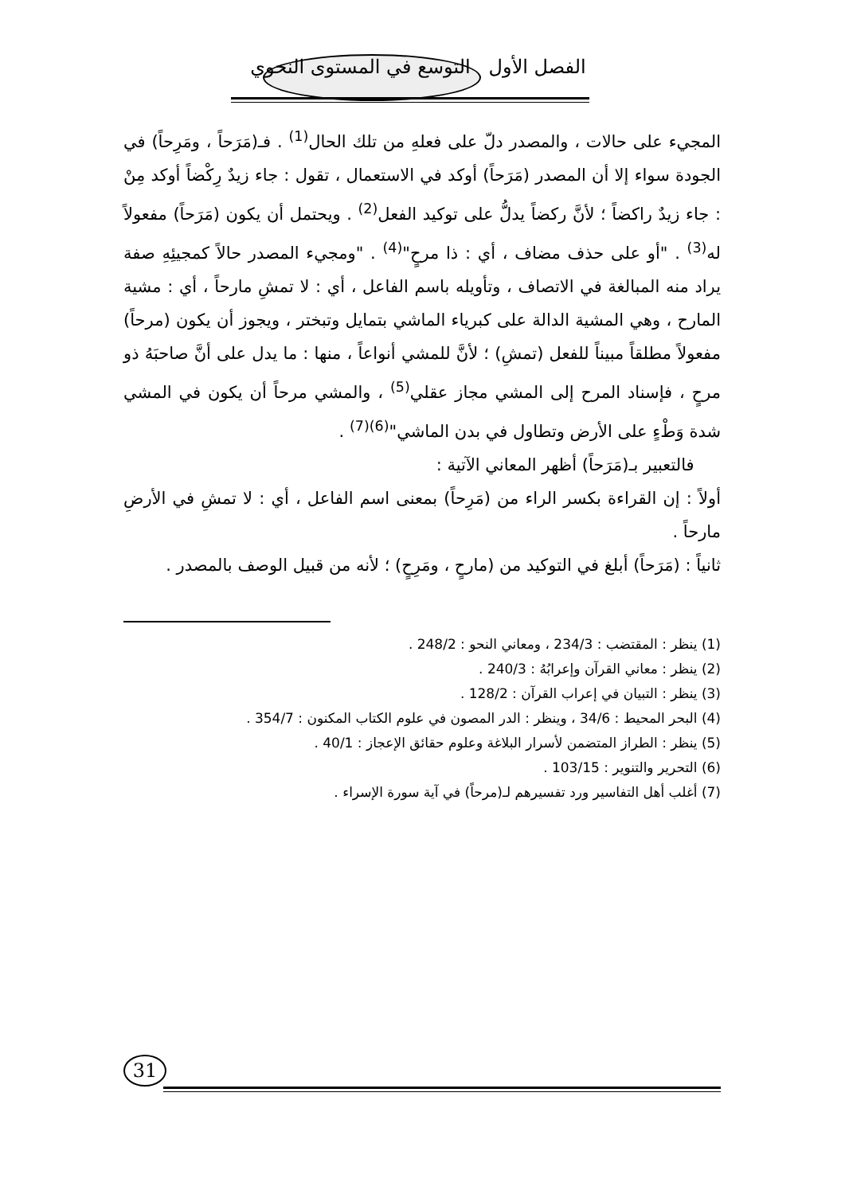الفصل الأول التوسع في المستوى النحوي
المجيء على حالات ، والمصدر دلّ على فعلهِ من تلك الحال<sup>(1)</sup> . فـ(مَرَحاً ، ومَرِحاً) في الجودة سواء إلا أن المصدر (مَرَحاً) أوكد في الاستعمال ، تقول : جاء زيدٌ رِكْضاً أوكد مِنْ : جاء زيدٌ راكضاً ؛ لأنَّ ركضاً يدلُّ على توكيد الفعل<sup>(2)</sup> . ويحتمل أن يكون (مَرَحاً) مفعولاً له<sup>(3)</sup> . "أو على حذف مضاف ، أي : ذا مرحٍ"<sup>(4)</sup> . "ومجيء المصدر حالاً كمجيئِهِ صفة يراد منه المبالغة في الاتصاف ، وتأويله باسم الفاعل ، أي : لا تمشِ مارحاً ، أي : مشية المارح ، وهي المشية الدالة على كبرياء الماشي بتمايل وتبختر ، ويجوز أن يكون (مرحاً) مفعولاً مطلقاً مبيناً للفعل (تمشِ) ؛ لأنَّ للمشي أنواعاً ، منها : ما يدل على أنَّ صاحبَهُ ذو مرحٍ ، فإسناد المرح إلى المشي مجاز عقلي<sup>(5)</sup> ، والمشي مرحاً أن يكون في المشي شدة وَطْءٍ على الأرض وتطاول في بدن الماشي"<sup>(6)(7)</sup> .
فالتعبير بـ(مَرَحاً) أظهر المعاني الآتية :
أولاً : إن القراءة بكسر الراء من (مَرِحاً) بمعنى اسم الفاعل ، أي : لا تمشِ في الأرضِ مارحاً .
ثانياً : (مَرَحاً) أبلغ في التوكيد من (مارحٍ ، ومَرِحٍ) ؛ لأنه من قبيل الوصف بالمصدر .
(1) ينظر : المقتضب : 234/3 ، ومعاني النحو : 248/2 .
(2) ينظر : معاني القرآن وإعرابُهُ : 240/3 .
(3) ينظر : التبيان في إعراب القرآن : 128/2 .
(4) البحر المحيط : 34/6 ، وينظر : الدر المصون في علوم الكتاب المكنون : 354/7 .
(5) ينظر : الطراز المتضمن لأسرار البلاغة وعلوم حقائق الإعجاز : 40/1 .
(6) التحرير والتنوير : 103/15 .
(7) أغلب أهل التفاسير ورد تفسيرهم لـ(مرحاً) في آية سورة الإسراء .
31